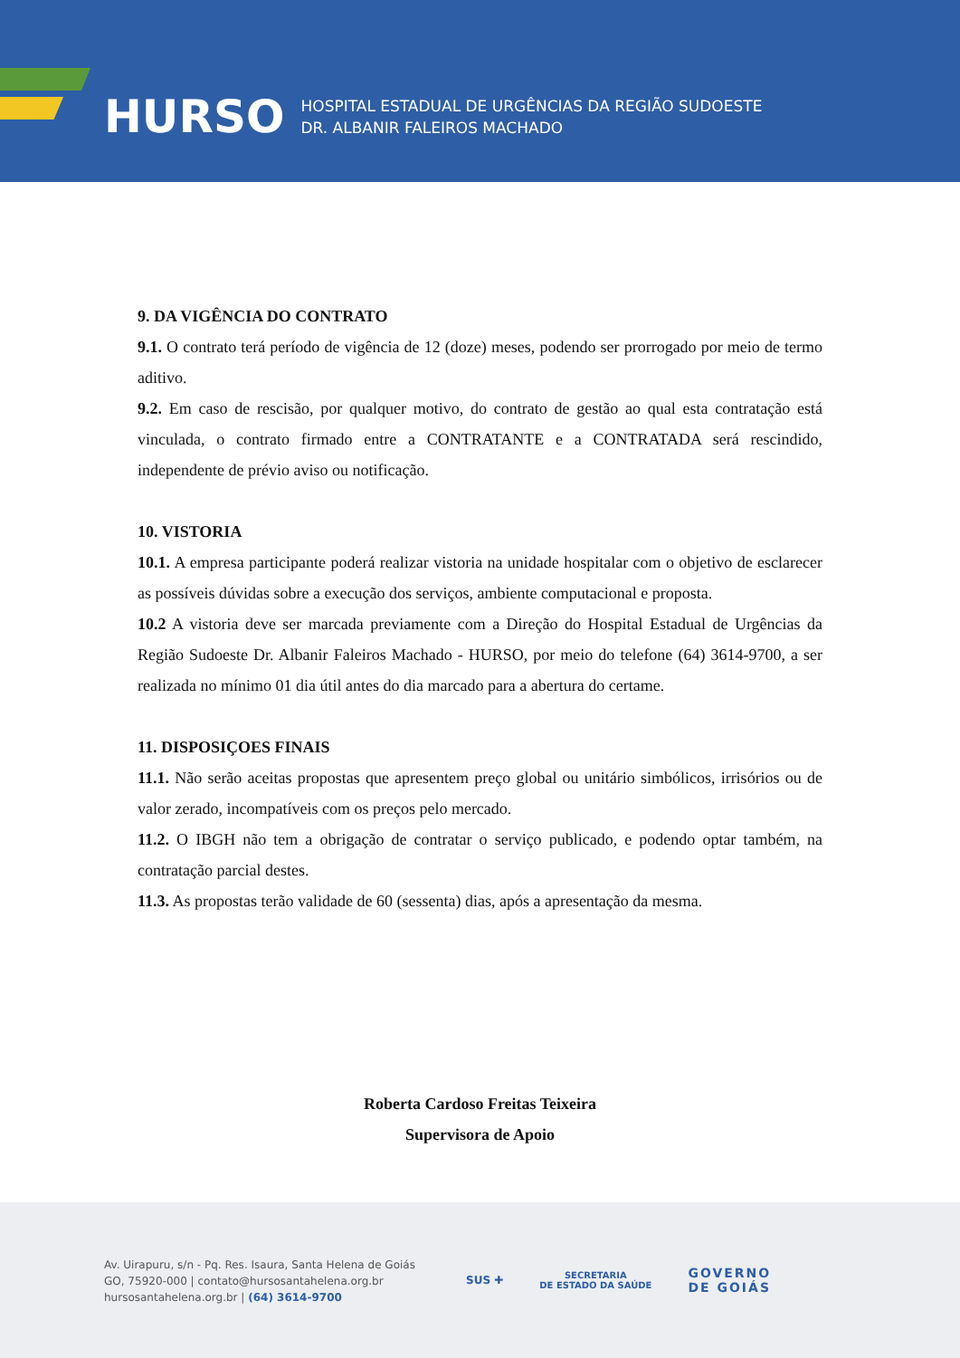HURSO
HOSPITAL ESTADUAL DE URGÊNCIAS DA REGIÃO SUDOESTE
DR. ALBANIR FALEIROS MACHADO
9. DA VIGÊNCIA DO CONTRATO
9.1. O contrato terá período de vigência de 12 (doze) meses, podendo ser prorrogado por meio de termo aditivo.
9.2. Em caso de rescisão, por qualquer motivo, do contrato de gestão ao qual esta contratação está vinculada, o contrato firmado entre a CONTRATANTE e a CONTRATADA será rescindido, independente de prévio aviso ou notificação.
10. VISTORIA
10.1. A empresa participante poderá realizar vistoria na unidade hospitalar com o objetivo de esclarecer as possíveis dúvidas sobre a execução dos serviços, ambiente computacional e proposta.
10.2 A vistoria deve ser marcada previamente com a Direção do Hospital Estadual de Urgências da Região Sudoeste Dr. Albanir Faleiros Machado - HURSO, por meio do telefone (64) 3614-9700, a ser realizada no mínimo 01 dia útil antes do dia marcado para a abertura do certame.
11. DISPOSIÇOES FINAIS
11.1. Não serão aceitas propostas que apresentem preço global ou unitário simbólicos, irrisórios ou de valor zerado, incompatíveis com os preços pelo mercado.
11.2. O IBGH não tem a obrigação de contratar o serviço publicado, e podendo optar também, na contratação parcial destes.
11.3. As propostas terão validade de 60 (sessenta) dias, após a apresentação da mesma.
Roberta Cardoso Freitas Teixeira
Supervisora de Apoio
Av. Uirapuru, s/n - Pq. Res. Isaura, Santa Helena de Goiás
GO, 75920-000 | contato@hursosantahelena.org.br
hursosantahelena.org.br | (64) 3614-9700
SUS ✚ SECRETARIA
DE ESTADO DA SAÚDE GOVERNO
DE GOIÁS